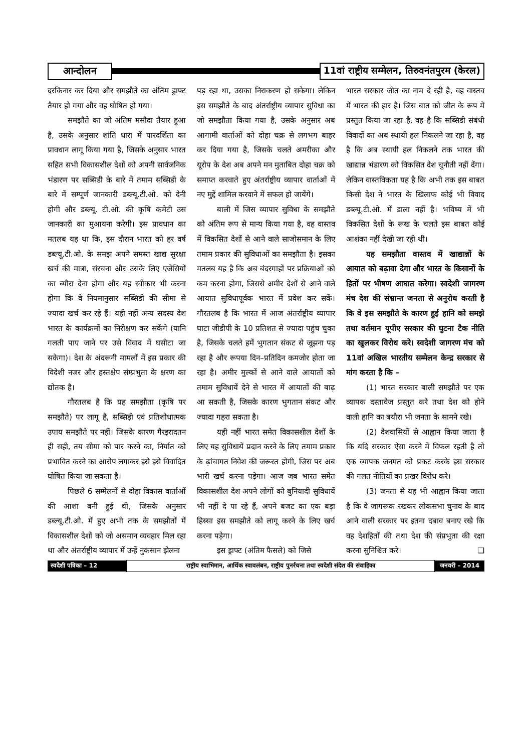आन्दोलन
11वां राष्ट्रीय सम्मेलन, तिरुवनंतपुरम (केरल)
दरकिनार कर दिया और समझौते का अंतिम ड्राफ्ट तैयार हो गया और वह घोषित हो गया।
समझौते का जो अंतिम मसौदा तैयार हुआ है, उसके अनुसार शांति धारा में पारदर्शिता का प्रावधान लागू किया गया है, जिसके अनुसार भारत सहित सभी विकासशील देशों को अपनी सार्वजनिक भंडारण पर सब्सिडी के बारे में तमाम सब्सिडी के बारे में सम्पूर्ण जानकारी डब्ल्यू.टी.ओ. को देनी होगी और डब्ल्यू. टी.ओ. की कृषि कमेटी उस जानकारी का मुआयना करेगी। इस प्रावधान का मतलब यह था कि, इस दौरान भारत को हर वर्ष डब्ल्यू.टी.ओ. के समझ अपने समस्त खाद्य सुरक्षा खर्च की मात्रा, संरचना और उसके लिए एजेंसियों का ब्यौरा देना होगा और यह स्वीकार भी करना होगा कि वे नियमानुसार सब्सिडी की सीमा से ज्यादा खर्च कर रहे हैं। यही नहीं अन्य सदस्य देश भारत के कार्यक्रमों का निरीक्षण कर सकेंगे (यानि गलती पाए जाने पर उसे विवाद में घसीटा जा सकेगा)। देश के अंदरूनी मामलों में इस प्रकार की विदेशी नजर और हस्तक्षेप संम्प्रभुता के क्षरण का द्योतक है।
गौरतलब है कि यह समझौता (कृषि पर समझौते) पर लागू है, सब्सिड़ी एवं प्रतिशोधात्मक उपाय समझौते पर नहीं। जिसके कारण गैरइरादतन ही सही, तय सीमा को पार करने का, निर्यात को प्रभावित करने का आरोप लगाकर इसे इसे विवादित घोषित किया जा सकता है।
पिछले 6 सम्मेलनों से दोहा विकास वार्ताओं की आशा बनी हुई थी, जिसके अनुसार डब्ल्यू.टी.ओ. में हुए अभी तक के समझौतों में विकासशील देशों को जो असमान व्यवहार मिल रहा था और अंतर्राष्ट्रीय व्यापार में उन्हें नुकसान झेलना
पड़ रहा था, उसका निराकरण हो सकेगा। लेकिन इस समझौते के बाद अंतर्राष्ट्रीय व्यापार सुविधा का जो समझौता किया गया है, उसके अनुसार अब आगामी वार्ताओं को दोहा चक्र से लगभग बाहर कर दिया गया है, जिसके चलते अमरीका और यूरोप के देश अब अपने मन मुताबित दोहा चक्र को समाप्त करवाते हुए अंतर्राष्ट्रीय व्यापार वार्ताओं में नए मुद्दें शामिल करवाने में सफल हो जायेंगे।
बाली में जिस व्यापार सुविधा के समझौते को अंतिम रूप से मान्य किया गया है, वह वास्तव में विकसित देशों से आने वाले साजोसमान के लिए तमाम प्रकार की सुविधाओं का समझौता है। इसका मतलब यह है कि अब बंदरगाहों पर प्रक्रियाओं को कम करना होगा, जिससे अमीर देशों से आने वाले आयात सुविधापूर्वक भारत में प्रवेश कर सकें। गौरतलब है कि भारत में आज अंतर्राष्ट्रीय व्यापार घाटा जीडीपी के 10 प्रतिशत से ज्यादा पहुंच चुका है, जिसके चलते हमें भुगतान संकट से जूझना पड़ रहा है और रूपया दिन–प्रतिदिन कमजोर होता जा रहा है। अमीर मुल्कों से आने वाले आयातों को तमाम सुविधायें देने से भारत में आयातों की बाढ़ आ सकती है, जिसके कारण भुगतान संकट और ज्यादा गहरा सकता है।
यही नहीं भारत समेत विकासशील देशों के लिए यह सुविधायें प्रदान करने के लिए तमाम प्रकार के ढ़ांचागत निवेश की जरूरत होगी, जिस पर अब भारी खर्च करना पड़ेगा। आज जब भारत समेत विकासशील देश अपने लोगों को बुनियादी सुविधायें भी नहीं दे पा रहे हैं, अपने बजट का एक बड़ा हिस्सा इस समझौते को लागू करने के लिए खर्च करना पड़ेगा।
इस ड्राफ्ट (अंतिम फैसले) को जिसे
भारत सरकार जीत का नाम दे रही है, वह वास्तव में भारत की हार है। जिस बात को जीत के रूप में प्रस्तुत किया जा रहा है, वह है कि सब्सिडी संबंधी विवादों का अब स्थायी हल निकलने जा रहा है, वह है कि अब स्थायी हल निकलने तक भारत की खाद्यान्न भंडारण को विकसित देश चुनौती नहीं देंगा। लेकिन वास्तविकता यह है कि अभी तक इस बाबत किसी देश ने भारत के खिलाफ कोई भी विवाद डब्ल्यू.टी.ओ. में डाला नहीं है। भविष्य में भी विकसित देशों के रूख के चलते इस बाबत कोई आशंका नहीं देखी जा रही थी।
यह समझौता वास्तव में खाद्यान्नों के आयात को बढ़ावा देगा और भारत के किसानों के हितों पर भीषण आघात करेगा। स्वदेशी जागरण मंच देश की संभ्रान्त जनता से अनुरोध करती है कि वे इस समझौते के कारण हुई हानि को समझे तथा वर्तमान यूपीए सरकार की घुटना टैक नीति का खुलकर विरोध करे। स्वदेशी जागरण मंच को 11वां अखिल भारतीय सम्मेलन केन्द्र सरकार से मांग करता है कि –
(1) भारत सरकार बाली समझौते पर एक व्यापक दस्तावेज प्रस्तुत करे तथा देश को होने वाली हानि का बयौरा भी जनता के सामने रखे।
(2) देशवासियों से आह्वान किया जाता है कि यदि सरकार ऐसा करने में विफल रहती है तो एक व्यापक जनमत को प्रकट करके इस सरकार की गलत नीतियों का प्रखर विरोध करे।
(3) जनता से यह भी आह्वान किया जाता है कि वे जागरूक रखकर लोकसभा चुनाव के बाद आने वाली सरकार पर इतना दबाव बनाए रखे कि वह देशहितों की तथा देश की संप्रभुता की रक्षा करना सुनिश्चित करे। ❑
स्वदेशी पत्रिका – 12
राष्ट्रीय स्वाभिमान, आर्थिक स्वावलंबन, राष्ट्रीय पुनर्रचना तथा स्वदेशी संदेश की संवाहिका
जनवरी – 2014